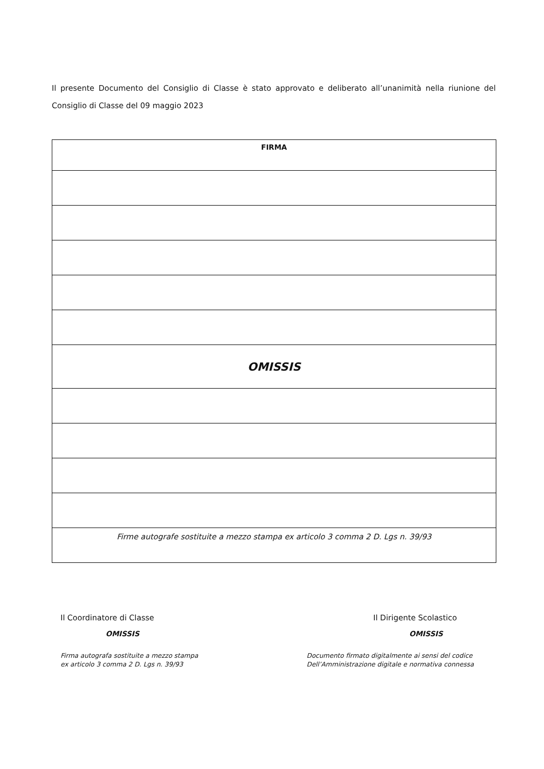Il presente Documento del Consiglio di Classe è stato approvato e deliberato all’unanimità nella riunione del Consiglio di Classe del 09 maggio 2023
| FIRMA |
| --- |
| OMISSIS |
| Firme autografe sostituite a mezzo stampa ex articolo 3 comma 2 D. Lgs n. 39/93 |
Il Coordinatore di Classe
OMISSIS
Firma autografa sostituite a mezzo stampa
ex articolo 3 comma 2 D. Lgs n. 39/93
Il Dirigente Scolastico
OMISSIS
Documento firmato digitalmente ai sensi del codice
Dell’Amministrazione digitale e normativa connessa